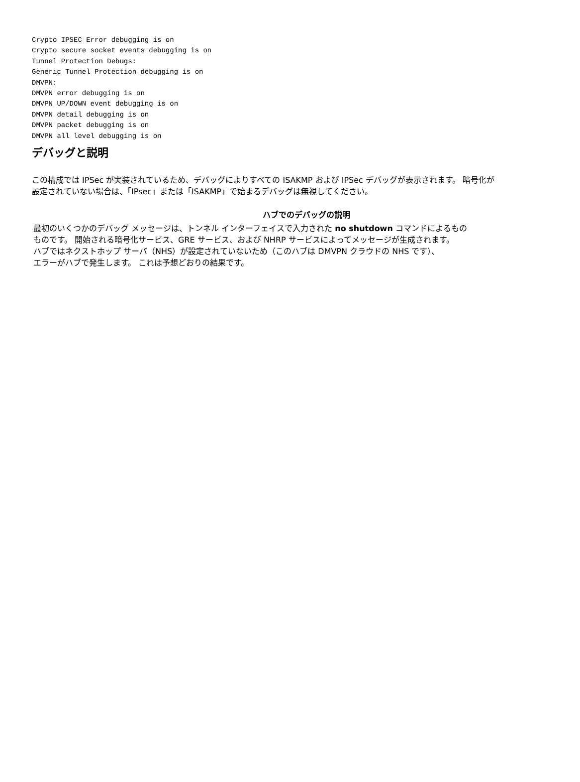Crypto IPSEC Error debugging is on
Crypto secure socket events debugging is on
Tunnel Protection Debugs:
Generic Tunnel Protection debugging is on
DMVPN:
DMVPN error debugging is on
DMVPN UP/DOWN event debugging is on
DMVPN detail debugging is on
DMVPN packet debugging is on
DMVPN all level debugging is on
デバッグと説明
この構成では IPSec が実装されているため、デバッグによりすべての ISAKMP および IPSec デバッグが表示されます。 暗号化が設定されていない場合は、「IPsec」または「ISAKMP」で始まるデバッグは無視してください。
| ハブでのデバッグの説明 |
| --- |
| 最初のいくつかのデバッグ メッセージは、トンネル インターフェイスで入力された no shutdown コマンドによるもの ものです。 開始される暗号化サービス、GRE サービス、および NHRP サービスによってメッセージが生成されます。 ハブではネクストホップ サーバ（NHS）が設定されていないため（このハブは DMVPN クラウドの NHS です）、 エラーがハブで発生します。 これは予想どおりの結果です。 |